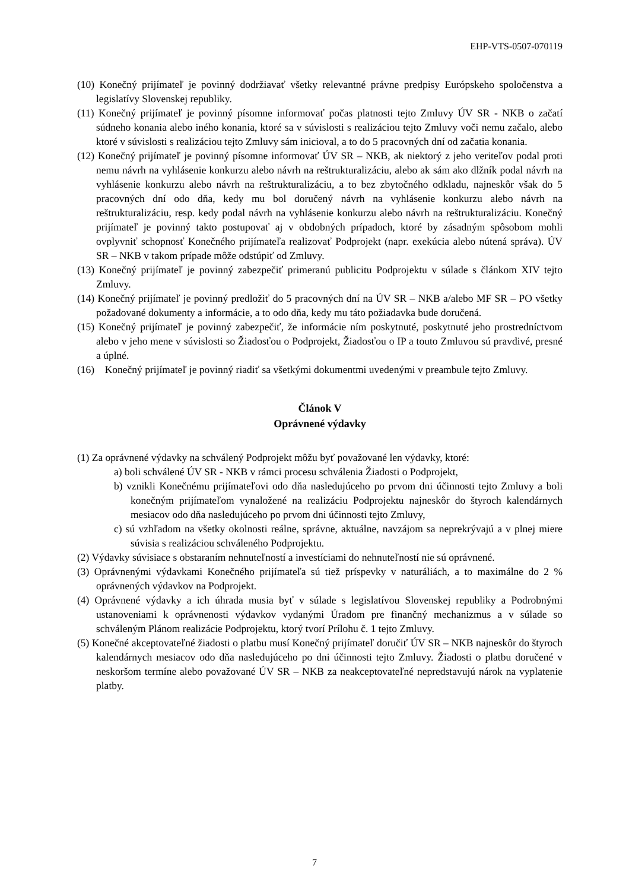EHP-VTS-0507-070119
(10) Konečný prijímateľ je povinný dodržiavať všetky relevantné právne predpisy Európskeho spoločenstva a legislatívy Slovenskej republiky.
(11) Konečný prijímateľ je povinný písomne informovať počas platnosti tejto Zmluvy ÚV SR - NKB o začatí súdneho konania alebo iného konania, ktoré sa v súvislosti s realizáciou tejto Zmluvy voči nemu začalo, alebo ktoré v súvislosti s realizáciou tejto Zmluvy sám inicioval, a to do 5 pracovných dní od začatia konania.
(12) Konečný prijímateľ je povinný písomne informovať ÚV SR – NKB, ak niektorý z jeho veriteľov podal proti nemu návrh na vyhlásenie konkurzu alebo návrh na reštrukturalizáciu, alebo ak sám ako dlžník podal návrh na vyhlásenie konkurzu alebo návrh na reštrukturalizáciu, a to bez zbytočného odkladu, najneskôr však do 5 pracovných dní odo dňa, kedy mu bol doručený návrh na vyhlásenie konkurzu alebo návrh na reštrukturalizáciu, resp. kedy podal návrh na vyhlásenie konkurzu alebo návrh na reštrukturalizáciu. Konečný prijímateľ je povinný takto postupovať aj v obdobných prípadoch, ktoré by zásadným spôsobom mohli ovplyvniť schopnosť Konečného prijímateľa realizovať Podprojekt (napr. exekúcia alebo nútená správa). ÚV SR – NKB v takom prípade môže odstúpiť od Zmluvy.
(13) Konečný prijímateľ je povinný zabezpečiť primeranú publicitu Podprojektu v súlade s článkom XIV tejto Zmluvy.
(14) Konečný prijímateľ je povinný predložiť do 5 pracovných dní na ÚV SR – NKB a/alebo MF SR – PO všetky požadované dokumenty a informácie, a to odo dňa, kedy mu táto požiadavka bude doručená.
(15) Konečný prijímateľ je povinný zabezpečiť, že informácie ním poskytnuté, poskytnuté jeho prostredníctvom alebo v jeho mene v súvislosti so Žiadosťou o Podprojekt, Žiadosťou o IP a touto Zmluvou sú pravdivé, presné a úplné.
(16) Konečný prijímateľ je povinný riadiť sa všetkými dokumentmi uvedenými v preambule tejto Zmluvy.
Článok V
Oprávnené výdavky
(1) Za oprávnené výdavky na schválený Podprojekt môžu byť považované len výdavky, ktoré:
a) boli schválené ÚV SR - NKB v rámci procesu schválenia Žiadosti o Podprojekt,
b) vznikli Konečnému prijímateľovi odo dňa nasledujúceho po prvom dni účinnosti tejto Zmluvy a boli konečným prijímateľom vynaložené na realizáciu Podprojektu najneskôr do štyroch kalendárnych mesiacov odo dňa nasledujúceho po prvom dni účinnosti tejto Zmluvy,
c) sú vzhľadom na všetky okolnosti reálne, správne, aktuálne, navzájom sa neprekrývajú a v plnej miere súvisia s realizáciou schváleného Podprojektu.
(2) Výdavky súvisiace s obstaraním nehnuteľností a investíciami do nehnuteľností nie sú oprávnené.
(3) Oprávnenými výdavkami Konečného prijímateľa sú tiež príspevky v naturáliách, a to maximálne do 2 % oprávnených výdavkov na Podprojekt.
(4) Oprávnené výdavky a ich úhrada musia byť v súlade s legislatívou Slovenskej republiky a Podrobnými ustanoveniami k oprávnenosti výdavkov vydanými Úradom pre finančný mechanizmus a v súlade so schváleným Plánom realizácie Podprojektu, ktorý tvorí Prílohu č. 1 tejto Zmluvy.
(5) Konečné akceptovateľné žiadosti o platbu musí Konečný prijímateľ doručiť ÚV SR – NKB najneskôr do štyroch kalendárnych mesiacov odo dňa nasledujúceho po dni účinnosti tejto Zmluvy. Žiadosti o platbu doručené v neskoršom termíne alebo považované ÚV SR – NKB za neakceptovateľné nepredstavujú nárok na vyplatenie platby.
7